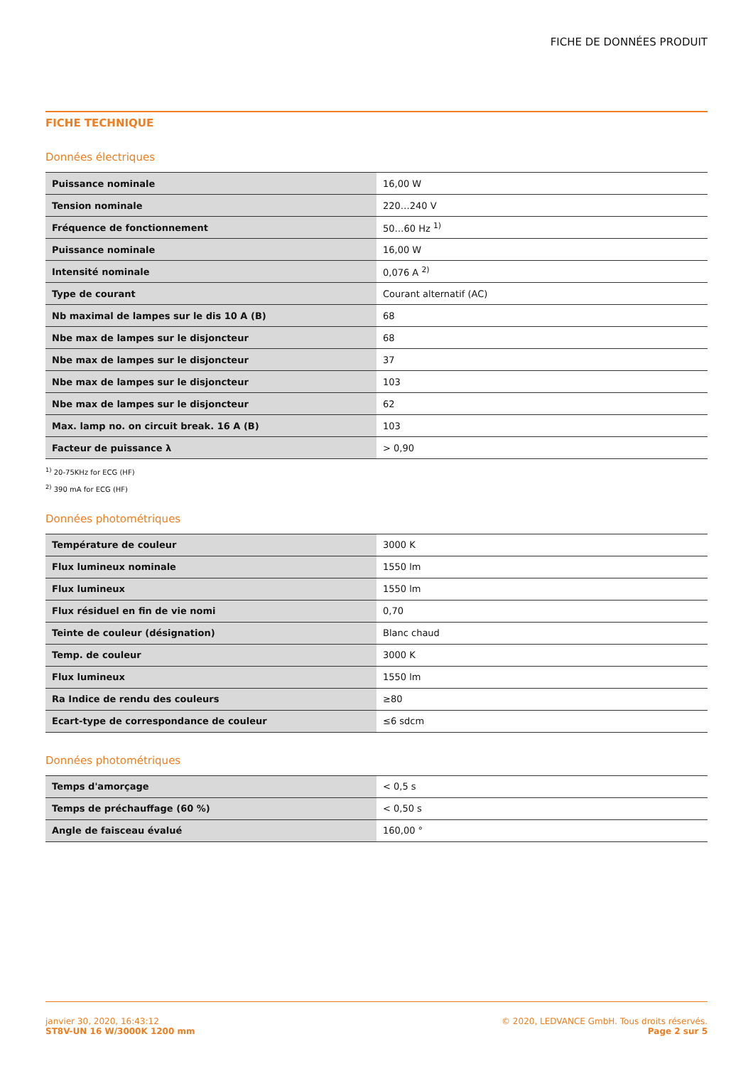FICHE DE DONNÉES PRODUIT
FICHE TECHNIQUE
Données électriques
| Puissance nominale | 16,00 W |
| Tension nominale | 220…240 V |
| Fréquence de fonctionnement | 50…60 Hz <sup>1)</sup> |
| Puissance nominale | 16,00 W |
| Intensité nominale | 0,076 A <sup>2)</sup> |
| Type de courant | Courant alternatif (AC) |
| Nb maximal de lampes sur le dis 10 A (B) | 68 |
| Nbe max de lampes sur le disjoncteur | 68 |
| Nbe max de lampes sur le disjoncteur | 37 |
| Nbe max de lampes sur le disjoncteur | 103 |
| Nbe max de lampes sur le disjoncteur | 62 |
| Max. lamp no. on circuit break. 16 A (B) | 103 |
| Facteur de puissance λ | > 0,90 |
<sup>1)</sup> 20-75KHz for ECG (HF)
<sup>2)</sup> 390 mA for ECG (HF)
Données photométriques
| Température de couleur | 3000 K |
| Flux lumineux nominale | 1550 lm |
| Flux lumineux | 1550 lm |
| Flux résiduel en fin de vie nomi | 0,70 |
| Teinte de couleur (désignation) | Blanc chaud |
| Temp. de couleur | 3000 K |
| Flux lumineux | 1550 lm |
| Ra Indice de rendu des couleurs | ≥80 |
| Ecart-type de correspondance de couleur | ≤6 sdcm |
Données photométriques
| Temps d'amorçage | < 0,5 s |
| Temps de préchauffage (60 %) | < 0,50 s |
| Angle de faisceau évalué | 160,00 ° |
janvier 30, 2020, 16:43:12
ST8V-UN 16 W/3000K 1200 mm
© 2020, LEDVANCE GmbH. Tous droits réservés.
Page 2 sur 5